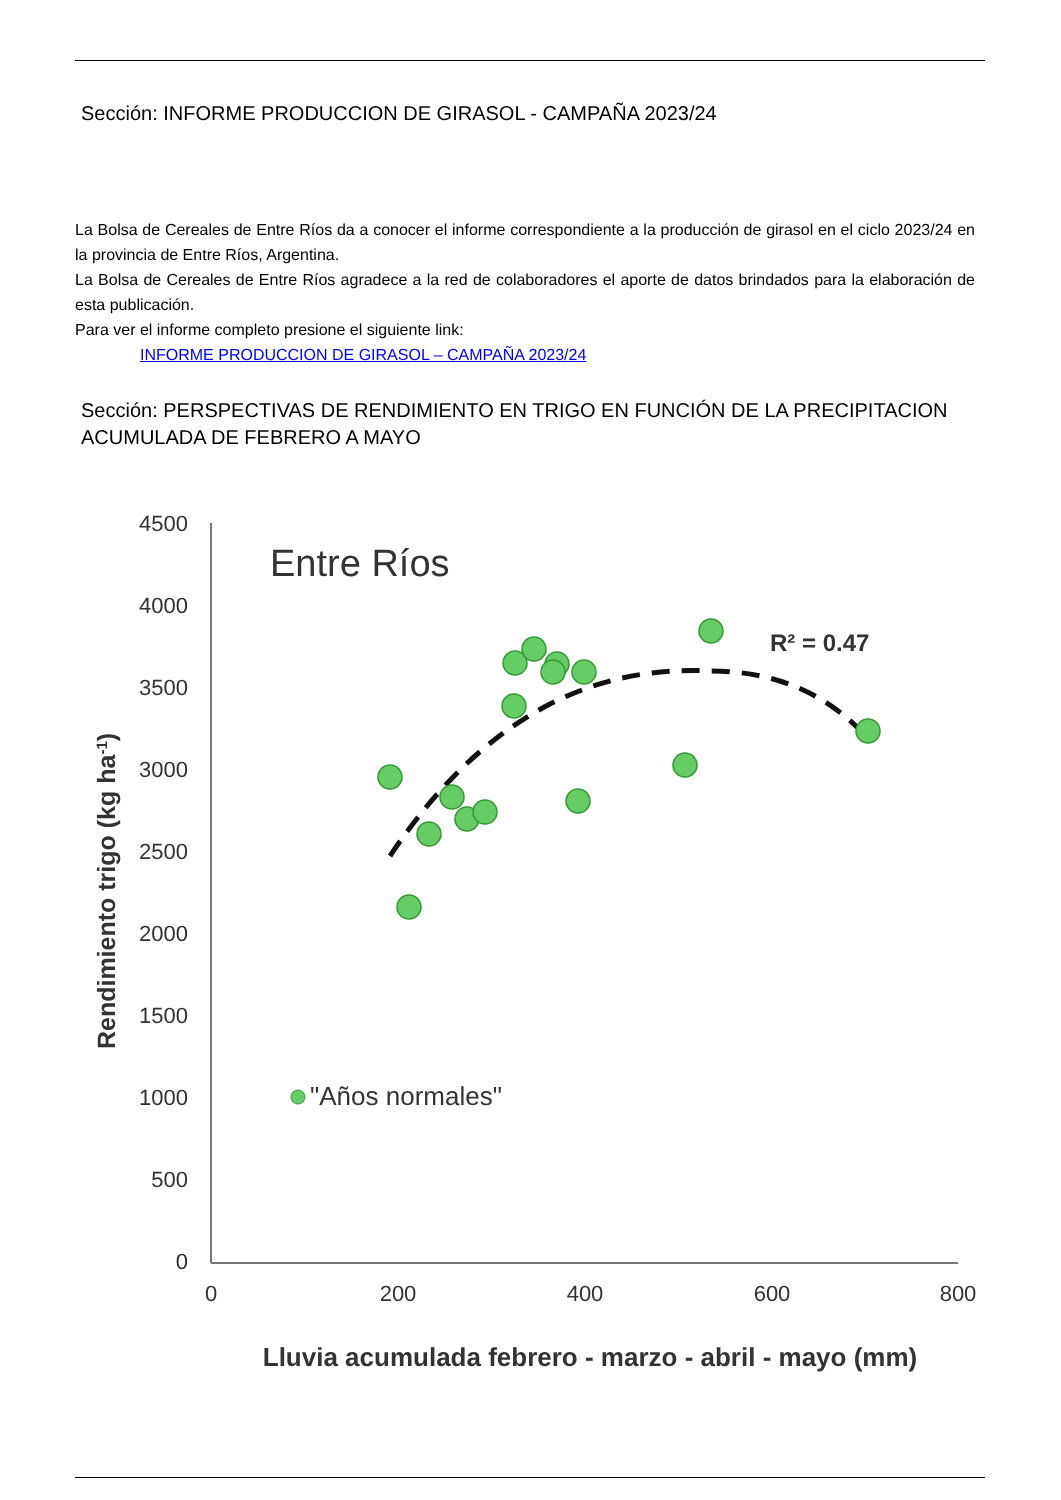Sección: INFORME PRODUCCION DE GIRASOL - CAMPAÑA 2023/24
La Bolsa de Cereales de Entre Ríos da a conocer el informe correspondiente a la producción de girasol en el ciclo 2023/24 en la provincia de Entre Ríos, Argentina.
La Bolsa de Cereales de Entre Ríos agradece a la red de colaboradores el aporte de datos brindados para la elaboración de esta publicación.
Para ver el informe completo presione el siguiente link:
INFORME PRODUCCION DE GIRASOL – CAMPAÑA 2023/24
Sección: PERSPECTIVAS DE RENDIMIENTO EN TRIGO EN FUNCIÓN DE LA PRECIPITACION ACUMULADA DE FEBRERO A MAYO
4500
4000
3500
3000
2500
2000
1500
1000
500
0
0
200
400
600
800
Entre Ríos
R² = 0.47
Rendimiento trigo (kg ha-1)
Lluvia acumulada febrero - marzo - abril - mayo (mm)
"Años normales"